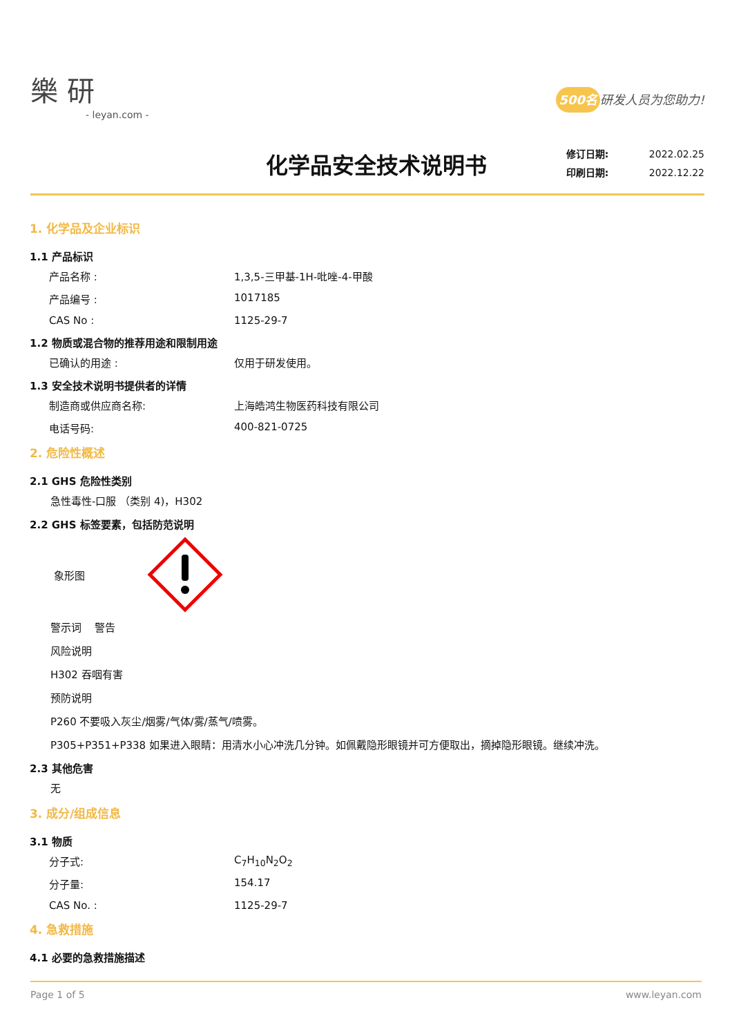樂 研
- leyan.com -
500名 研发人员为您助力!
化学品安全技术说明书
修订日期: 2022.02.25
印刷日期: 2022.12.22
1. 化学品及企业标识
1.1 产品标识
产品名称 : 1,3,5-三甲基-1H-吡唑-4-甲酸
产品编号 : 1017185
CAS No : 1125-29-7
1.2 物质或混合物的推荐用途和限制用途
已确认的用途 : 仅用于研发使用。
1.3 安全技术说明书提供者的详情
制造商或供应商名称: 上海皓鸿生物医药科技有限公司
电话号码: 400-821-0725
2. 危险性概述
2.1 GHS 危险性类别
急性毒性-口服 （类别 4)，H302
2.2 GHS 标签要素，包括防范说明
象形图
警示词 警告
风险说明
H302 吞咽有害
预防说明
P260 不要吸入灰尘/烟雾/气体/雾/蒸气/喷雾。
P305+P351+P338 如果进入眼睛：用清水小心冲洗几分钟。如佩戴隐形眼镜并可方便取出，摘掉隐形眼镜。继续冲洗。
2.3 其他危害
无
3. 成分/组成信息
3.1 物质
分子式: C<sub>7</sub>H<sub>10</sub>N<sub>2</sub>O<sub>2</sub>
分子量: 154.17
CAS No. : 1125-29-7
4. 急救措施
4.1 必要的急救措施描述
Page 1 of 5 www.leyan.com